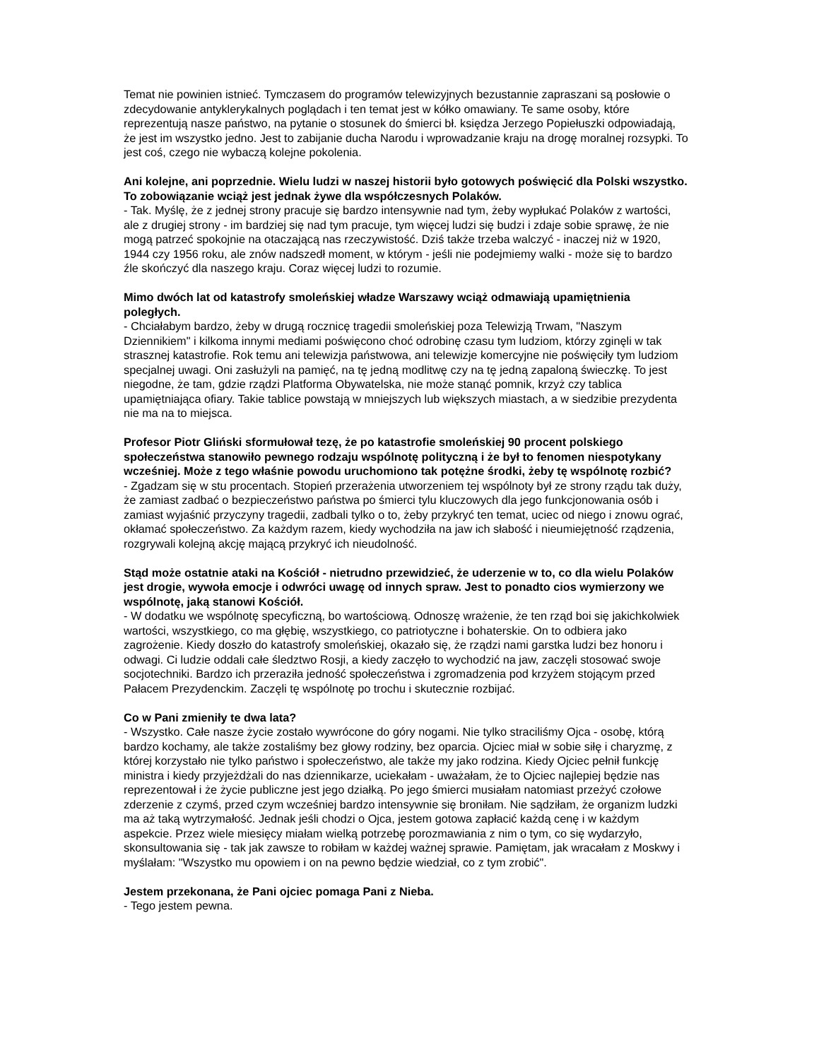Temat nie powinien istnieć. Tymczasem do programów telewizyjnych bezustannie zapraszani są posłowie o zdecydowanie antyklerykalnych poglądach i ten temat jest w kółko omawiany. Te same osoby, które reprezentują nasze państwo, na pytanie o stosunek do śmierci bł. księdza Jerzego Popiełuszki odpowiadają, że jest im wszystko jedno. Jest to zabijanie ducha Narodu i wprowadzanie kraju na drogę moralnej rozsypki. To jest coś, czego nie wybaczą kolejne pokolenia.
Ani kolejne, ani poprzednie. Wielu ludzi w naszej historii było gotowych poświęcić dla Polski wszystko. To zobowiązanie wciąż jest jednak żywe dla współczesnych Polaków.
- Tak. Myślę, że z jednej strony pracuje się bardzo intensywnie nad tym, żeby wypłukać Polaków z wartości, ale z drugiej strony - im bardziej się nad tym pracuje, tym więcej ludzi się budzi i zdaje sobie sprawę, że nie mogą patrzeć spokojnie na otaczającą nas rzeczywistość. Dziś także trzeba walczyć - inaczej niż w 1920, 1944 czy 1956 roku, ale znów nadszedł moment, w którym - jeśli nie podejmiemy walki - może się to bardzo źle skończyć dla naszego kraju. Coraz więcej ludzi to rozumie.
Mimo dwóch lat od katastrofy smoleńskiej władze Warszawy wciąż odmawiają upamiętnienia poległych.
- Chciałabym bardzo, żeby w drugą rocznicę tragedii smoleńskiej poza Telewizją Trwam, "Naszym Dziennikiem" i kilkoma innymi mediami poświęcono choć odrobinę czasu tym ludziom, którzy zginęli w tak strasznej katastrofie. Rok temu ani telewizja państwowa, ani telewizje komercyjne nie poświęciły tym ludziom specjalnej uwagi. Oni zasłużyli na pamięć, na tę jedną modlitwę czy na tę jedną zapaloną świeczkę. To jest niegodne, że tam, gdzie rządzi Platforma Obywatelska, nie może stanąć pomnik, krzyż czy tablica upamiętniająca ofiary. Takie tablice powstają w mniejszych lub większych miastach, a w siedzibie prezydenta nie ma na to miejsca.
Profesor Piotr Gliński sformułował tezę, że po katastrofie smoleńskiej 90 procent polskiego społeczeństwa stanowiło pewnego rodzaju wspólnotę polityczną i że był to fenomen niespotykany wcześniej. Może z tego właśnie powodu uruchomiono tak potężne środki, żeby tę wspólnotę rozbić?
- Zgadzam się w stu procentach. Stopień przerażenia utworzeniem tej wspólnoty był ze strony rządu tak duży, że zamiast zadbać o bezpieczeństwo państwa po śmierci tylu kluczowych dla jego funkcjonowania osób i zamiast wyjaśnić przyczyny tragedii, zadbali tylko o to, żeby przykryć ten temat, uciec od niego i znowu ograć, okłamać społeczeństwo. Za każdym razem, kiedy wychodziła na jaw ich słabość i nieumiejętność rządzenia, rozgrywali kolejną akcję mającą przykryć ich nieudolność.
Stąd może ostatnie ataki na Kościół - nietrudno przewidzieć, że uderzenie w to, co dla wielu Polaków jest drogie, wywoła emocje i odwróci uwagę od innych spraw. Jest to ponadto cios wymierzony we wspólnotę, jaką stanowi Kościół.
- W dodatku we wspólnotę specyficzną, bo wartościową. Odnoszę wrażenie, że ten rząd boi się jakichkolwiek wartości, wszystkiego, co ma głębię, wszystkiego, co patriotyczne i bohaterskie. On to odbiera jako zagrożenie. Kiedy doszło do katastrofy smoleńskiej, okazało się, że rządzi nami garstka ludzi bez honoru i odwagi. Ci ludzie oddali całe śledztwo Rosji, a kiedy zaczęło to wychodzić na jaw, zaczęli stosować swoje socjotechniki. Bardzo ich przeraziła jedność społeczeństwa i zgromadzenia pod krzyżem stojącym przed Pałacem Prezydenckim. Zaczęli tę wspólnotę po trochu i skutecznie rozbijać.
Co w Pani zmieniły te dwa lata?
- Wszystko. Całe nasze życie zostało wywrócone do góry nogami. Nie tylko straciliśmy Ojca - osobę, którą bardzo kochamy, ale także zostaliśmy bez głowy rodziny, bez oparcia. Ojciec miał w sobie siłę i charyzmę, z której korzystało nie tylko państwo i społeczeństwo, ale także my jako rodzina. Kiedy Ojciec pełnił funkcję ministra i kiedy przyjeżdżali do nas dziennikarze, uciekałam - uważałam, że to Ojciec najlepiej będzie nas reprezentował i że życie publiczne jest jego działką. Po jego śmierci musiałam natomiast przeżyć czołowe zderzenie z czymś, przed czym wcześniej bardzo intensywnie się broniłam. Nie sądziłam, że organizm ludzki ma aż taką wytrzymałość. Jednak jeśli chodzi o Ojca, jestem gotowa zapłacić każdą cenę i w każdym aspekcie. Przez wiele miesięcy miałam wielką potrzebę porozmawiania z nim o tym, co się wydarzyło, skonsultowania się - tak jak zawsze to robiłam w każdej ważnej sprawie. Pamiętam, jak wracałam z Moskwy i myślałam: "Wszystko mu opowiem i on na pewno będzie wiedział, co z tym zrobić".
Jestem przekonana, że Pani ojciec pomaga Pani z Nieba.
- Tego jestem pewna.